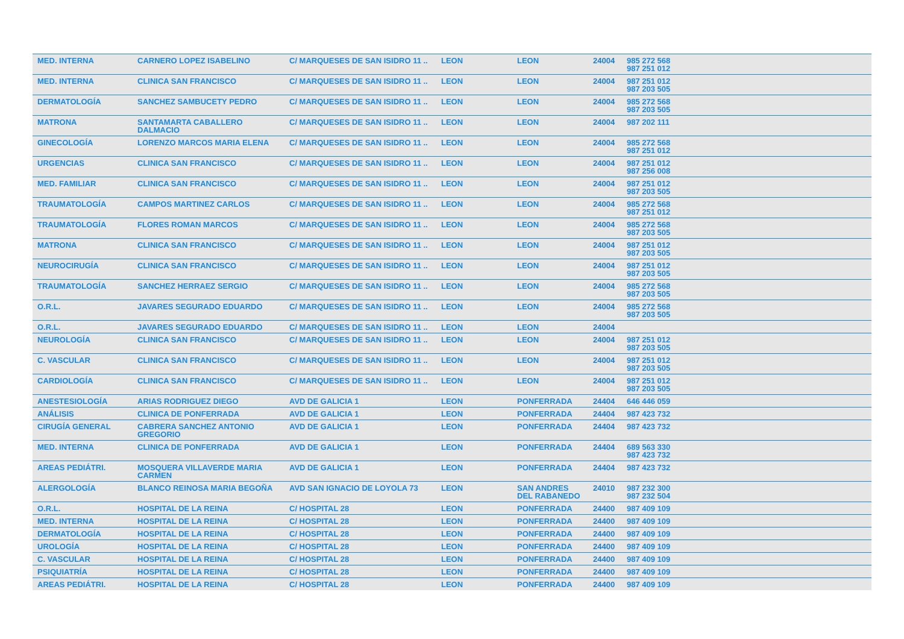| MED. INTERNA | CARNERO LOPEZ ISABELINO | C/ MARQUESES DE SAN ISIDRO 11 .. | LEON | LEON | 24004 | 985 272 568 987 251 012 | |
| MED. INTERNA | CLINICA SAN FRANCISCO | C/ MARQUESES DE SAN ISIDRO 11 .. | LEON | LEON | 24004 | 987 251 012 987 203 505 | |
| DERMATOLOGÍA | SANCHEZ SAMBUCETY PEDRO | C/ MARQUESES DE SAN ISIDRO 11 .. | LEON | LEON | 24004 | 985 272 568 987 203 505 | |
| MATRONA | SANTAMARTA CABALLERO DALMACIO | C/ MARQUESES DE SAN ISIDRO 11 .. | LEON | LEON | 24004 | 987 202 111 | |
| GINECOLOGÍA | LORENZO MARCOS MARIA ELENA | C/ MARQUESES DE SAN ISIDRO 11 .. | LEON | LEON | 24004 | 985 272 568 987 251 012 | |
| URGENCIAS | CLINICA SAN FRANCISCO | C/ MARQUESES DE SAN ISIDRO 11 .. | LEON | LEON | 24004 | 987 251 012 987 256 008 | |
| MED. FAMILIAR | CLINICA SAN FRANCISCO | C/ MARQUESES DE SAN ISIDRO 11 .. | LEON | LEON | 24004 | 987 251 012 987 203 505 | |
| TRAUMATOLOGÍA | CAMPOS MARTINEZ CARLOS | C/ MARQUESES DE SAN ISIDRO 11 .. | LEON | LEON | 24004 | 985 272 568 987 251 012 | |
| TRAUMATOLOGÍA | FLORES ROMAN MARCOS | C/ MARQUESES DE SAN ISIDRO 11 .. | LEON | LEON | 24004 | 985 272 568 987 203 505 | |
| MATRONA | CLINICA SAN FRANCISCO | C/ MARQUESES DE SAN ISIDRO 11 .. | LEON | LEON | 24004 | 987 251 012 987 203 505 | |
| NEUROCIRUGÍA | CLINICA SAN FRANCISCO | C/ MARQUESES DE SAN ISIDRO 11 .. | LEON | LEON | 24004 | 987 251 012 987 203 505 | |
| TRAUMATOLOGÍA | SANCHEZ HERRAEZ SERGIO | C/ MARQUESES DE SAN ISIDRO 11 .. | LEON | LEON | 24004 | 985 272 568 987 203 505 | |
| O.R.L. | JAVARES SEGURADO EDUARDO | C/ MARQUESES DE SAN ISIDRO 11 .. | LEON | LEON | 24004 | 985 272 568 987 203 505 | |
| O.R.L. | JAVARES SEGURADO EDUARDO | C/ MARQUESES DE SAN ISIDRO 11 .. | LEON | LEON | 24004 | | |
| NEUROLOGÍA | CLINICA SAN FRANCISCO | C/ MARQUESES DE SAN ISIDRO 11 .. | LEON | LEON | 24004 | 987 251 012 987 203 505 | |
| C. VASCULAR | CLINICA SAN FRANCISCO | C/ MARQUESES DE SAN ISIDRO 11 .. | LEON | LEON | 24004 | 987 251 012 987 203 505 | |
| CARDIOLOGÍA | CLINICA SAN FRANCISCO | C/ MARQUESES DE SAN ISIDRO 11 .. | LEON | LEON | 24004 | 987 251 012 987 203 505 | |
| ANESTESIOLOGÍA | ARIAS RODRIGUEZ DIEGO | AVD DE GALICIA 1 | LEON | PONFERRADA | 24404 | 646 446 059 | |
| ANÁLISIS | CLINICA DE PONFERRADA | AVD DE GALICIA 1 | LEON | PONFERRADA | 24404 | 987 423 732 | |
| CIRUGÍA GENERAL | CABRERA SANCHEZ ANTONIO GREGORIO | AVD DE GALICIA 1 | LEON | PONFERRADA | 24404 | 987 423 732 | |
| MED. INTERNA | CLINICA DE PONFERRADA | AVD DE GALICIA 1 | LEON | PONFERRADA | 24404 | 689 563 330 987 423 732 | |
| AREAS PEDIÁTRI. | MOSQUERA VILLAVERDE MARIA CARMEN | AVD DE GALICIA 1 | LEON | PONFERRADA | 24404 | 987 423 732 | |
| ALERGOLOGÍA | BLANCO REINOSA MARIA BEGOÑA | AVD SAN IGNACIO DE LOYOLA 73 | LEON | SAN ANDRES DEL RABANEDO | 24010 | 987 232 300 987 232 504 | |
| O.R.L. | HOSPITAL DE LA REINA | C/ HOSPITAL 28 | LEON | PONFERRADA | 24400 | 987 409 109 | |
| MED. INTERNA | HOSPITAL DE LA REINA | C/ HOSPITAL 28 | LEON | PONFERRADA | 24400 | 987 409 109 | |
| DERMATOLOGÍA | HOSPITAL DE LA REINA | C/ HOSPITAL 28 | LEON | PONFERRADA | 24400 | 987 409 109 | |
| UROLOGÍA | HOSPITAL DE LA REINA | C/ HOSPITAL 28 | LEON | PONFERRADA | 24400 | 987 409 109 | |
| C. VASCULAR | HOSPITAL DE LA REINA | C/ HOSPITAL 28 | LEON | PONFERRADA | 24400 | 987 409 109 | |
| PSIQUIATRÍA | HOSPITAL DE LA REINA | C/ HOSPITAL 28 | LEON | PONFERRADA | 24400 | 987 409 109 | |
| AREAS PEDIÁTRI. | HOSPITAL DE LA REINA | C/ HOSPITAL 28 | LEON | PONFERRADA | 24400 | 987 409 109 | |